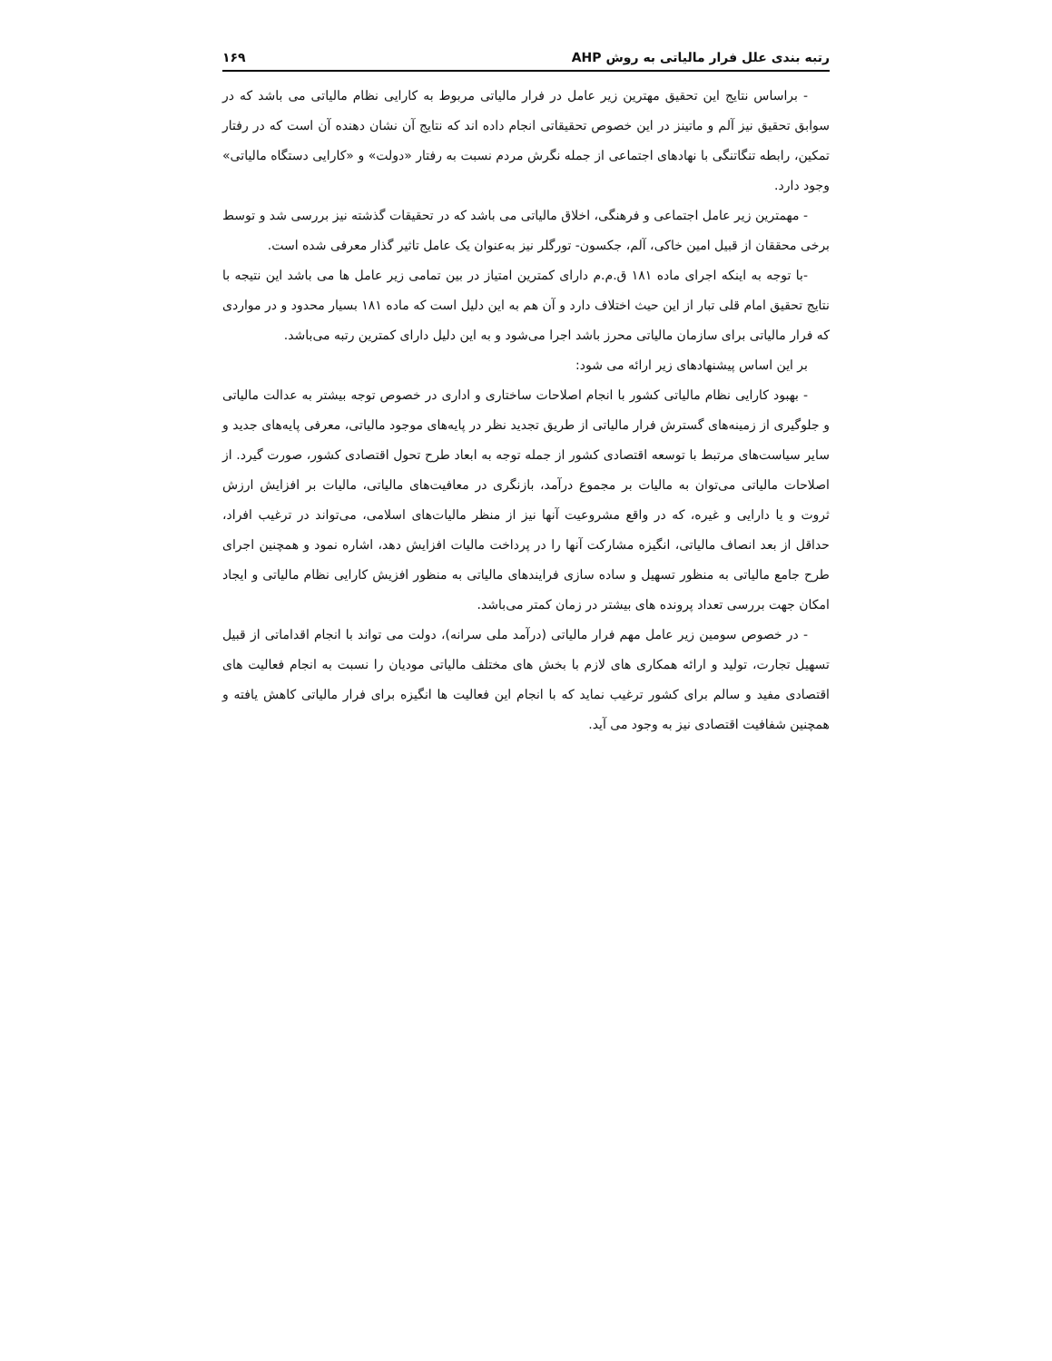رتبه بندی علل فرار مالیاتی به روش AHP ۱۶۹
- براساس نتایج این تحقیق مهترین زیر عامل در فرار مالیاتی مربوط به کارایی نظام مالیاتی می باشد که در سوابق تحقیق نیز آلم و ماتینز در این خصوص تحقیقاتی انجام داده اند که نتایج آن نشان دهنده آن است که در رفتار تمکین، رابطه تنگاتنگی با نهادهای اجتماعی از جمله نگرش مردم نسبت به رفتار «دولت» و «کارایی دستگاه مالیاتی» وجود دارد.
- مهمترین زیر عامل اجتماعی و فرهنگی، اخلاق مالیاتی می باشد که در تحقیقات گذشته نیز بررسی شد و توسط برخی محققان از قبیل امین خاکی، آلم، جکسون- تورگلر نیز به‌عنوان یک عامل تاثیر گذار معرفی شده است.
-با توجه به اینکه اجرای ماده ۱۸۱ ق.م.م دارای کمترین امتیاز در بین تمامی زیر عامل ها می باشد این نتیجه با نتایج تحقیق امام قلی تبار از این حیث اختلاف دارد و آن هم به این دلیل است که ماده ۱۸۱ بسیار محدود و در مواردی که فرار مالیاتی برای سازمان مالیاتی محرز باشد اجرا می‌شود و به این دلیل دارای کمترین رتبه می‌باشد.
بر این اساس پیشنهادهای زیر ارائه می شود:
- بهبود کارایی نظام مالیاتی کشور با انجام اصلاحات ساختاری و اداری در خصوص توجه بیشتر به عدالت مالیاتی و جلوگیری از زمینه‌های گسترش فرار مالیاتی از طریق تجدید نظر در پایه‌های موجود مالیاتی، معرفی پایه‌های جدید و سایر سیاست‌های مرتبط با توسعه اقتصادی کشور از جمله توجه به ابعاد طرح تحول اقتصادی کشور، صورت گیرد. از اصلاحات مالیاتی می‌توان به مالیات بر مجموع درآمد، بازنگری در معافیت‌های مالیاتی، مالیات بر افزایش ارزش ثروت و یا دارایی و غیره، که در واقع مشروعیت آنها نیز از منظر مالیات‌های اسلامی، می‌تواند در ترغیب افراد، حداقل از بعد انصاف مالیاتی، انگیزه مشارکت آنها را در پرداخت مالیات افزایش دهد، اشاره نمود و همچنین اجرای طرح جامع مالیاتی به منظور تسهیل و ساده سازی فرایندهای مالیاتی به منظور افزیش کارایی نظام مالیاتی و ایجاد امکان جهت بررسی تعداد پرونده های بیشتر در زمان کمتر می‌باشد.
- در خصوص سومین زیر عامل مهم فرار مالیاتی (درآمد ملی سرانه)، دولت می تواند با انجام اقداماتی از قبیل تسهیل تجارت، تولید و ارائه همکاری های لازم با بخش های مختلف مالیاتی مودیان را نسبت به انجام فعالیت های اقتصادی مفید و سالم برای کشور ترغیب نماید که با انجام این فعالیت ها انگیزه برای فرار مالیاتی کاهش یافته و همچنین شفافیت اقتصادی نیز به وجود می آید.